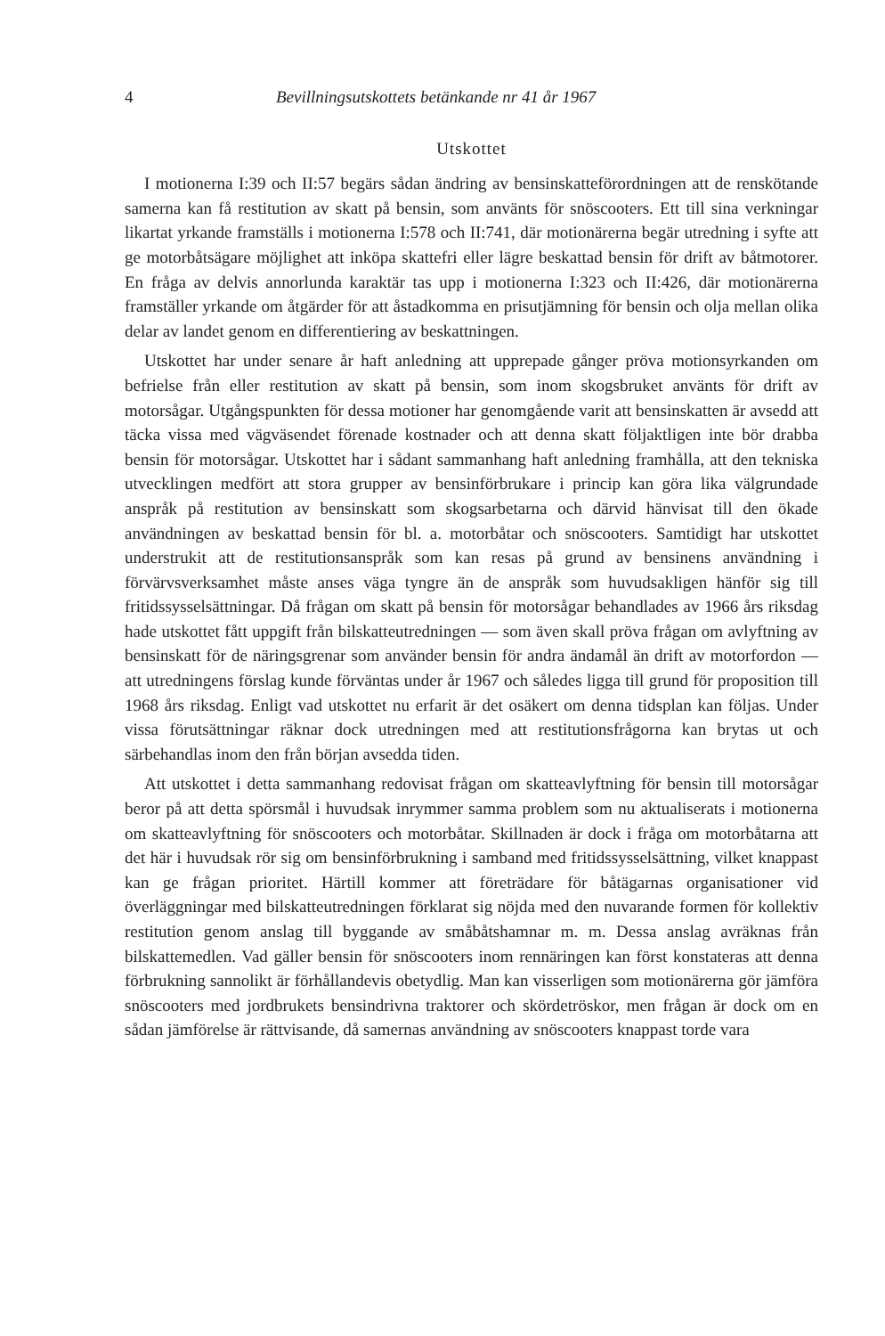4 Bevillningsutskottets betänkande nr 41 år 1967
Utskottet
I motionerna I:39 och II:57 begärs sådan ändring av bensinskatteförordningen att de renskötande samerna kan få restitution av skatt på bensin, som använts för snöscooters. Ett till sina verkningar likartat yrkande framställs i motionerna I:578 och II:741, där motionärerna begär utredning i syfte att ge motorbåtsägare möjlighet att inköpa skattefri eller lägre beskattad bensin för drift av båtmotorer. En fråga av delvis annorlunda karaktär tas upp i motionerna I:323 och II:426, där motionärerna framställer yrkande om åtgärder för att åstadkomma en prisutjämning för bensin och olja mellan olika delar av landet genom en differentiering av beskattningen.
Utskottet har under senare år haft anledning att upprepade gånger pröva motionsyrkanden om befrielse från eller restitution av skatt på bensin, som inom skogsbruket använts för drift av motorsågar. Utgångspunkten för dessa motioner har genomgående varit att bensinskatten är avsedd att täcka vissa med vägväsendet förenade kostnader och att denna skatt följaktligen inte bör drabba bensin för motorsågar. Utskottet har i sådant sammanhang haft anledning framhålla, att den tekniska utvecklingen medfört att stora grupper av bensinförbrukare i princip kan göra lika välgrundade anspråk på restitution av bensinskatt som skogsarbetarna och därvid hänvisat till den ökade användningen av beskattad bensin för bl. a. motorbåtar och snöscooters. Samtidigt har utskottet understrukit att de restitutionsanspråk som kan resas på grund av bensinens användning i förvärvsverksamhet måste anses väga tyngre än de anspråk som huvudsakligen hänför sig till fritidssysselsättningar. Då frågan om skatt på bensin för motorsågar behandlades av 1966 års riksdag hade utskottet fått uppgift från bilskatteutredningen — som även skall pröva frågan om avlyftning av bensinskatt för de näringsgrenar som använder bensin för andra ändamål än drift av motorfordon — att utredningens förslag kunde förväntas under år 1967 och således ligga till grund för proposition till 1968 års riksdag. Enligt vad utskottet nu erfarit är det osäkert om denna tidsplan kan följas. Under vissa förutsättningar räknar dock utredningen med att restitutionsfrågorna kan brytas ut och särbehandlas inom den från början avsedda tiden.
Att utskottet i detta sammanhang redovisat frågan om skatteavlyftning för bensin till motorsågar beror på att detta spörsmål i huvudsak inrymmer samma problem som nu aktualiserats i motionerna om skatteavlyftning för snöscooters och motorbåtar. Skillnaden är dock i fråga om motorbåtarna att det här i huvudsak rör sig om bensinförbrukning i samband med fritidssysselsättning, vilket knappast kan ge frågan prioritet. Härtill kommer att företrädare för båtägarnas organisationer vid överläggningar med bilskatteutredningen förklarat sig nöjda med den nuvarande formen för kollektiv restitution genom anslag till byggande av småbåtshamnar m. m. Dessa anslag avräknas från bilskattemedlen. Vad gäller bensin för snöscooters inom rennäringen kan först konstateras att denna förbrukning sannolikt är förhållandevis obetydlig. Man kan visserligen som motionärerna gör jämföra snöscooters med jordbrukets bensindrivna traktorer och skördetröskor, men frågan är dock om en sådan jämförelse är rättvisande, då samernas användning av snöscooters knappast torde vara